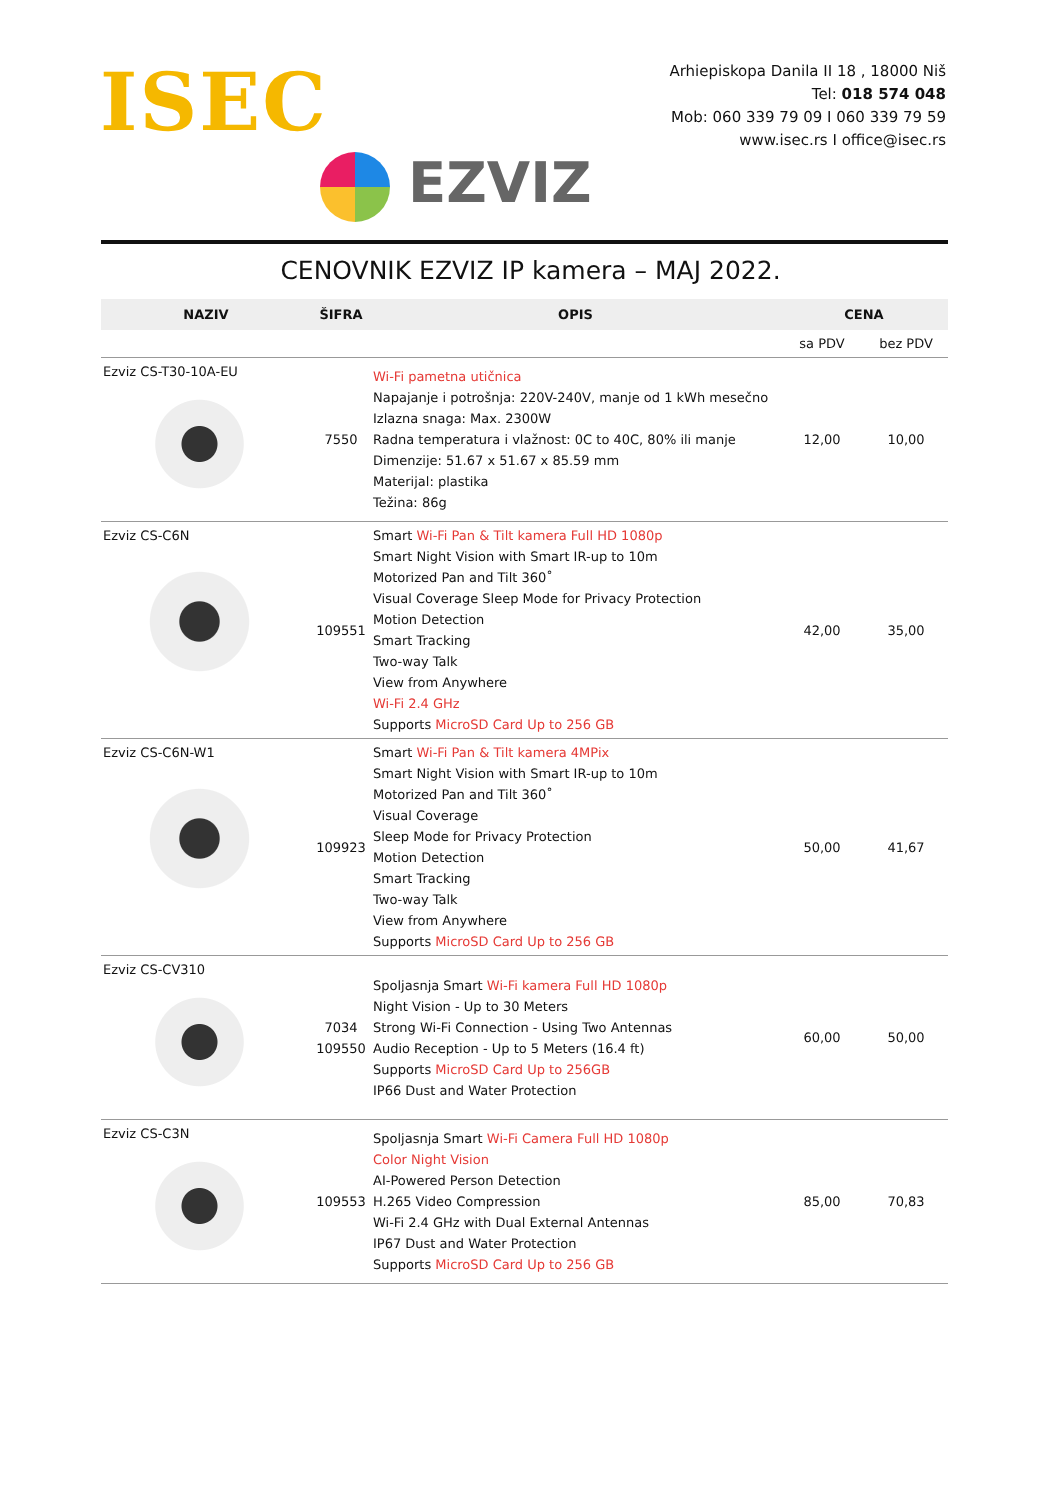ISEC
EZVIZ
Arhiepiskopa Danila II 18 , 18000 Niš
Tel: 018 574 048
Mob: 060 339 79 09 I 060 339 79 59
www.isec.rs I office@isec.rs
CENOVNIK EZVIZ IP kamera – MAJ 2022.
| NAZIV | ŠIFRA | OPIS | CENA | |
| --- | --- | --- | --- | --- |
| | | | sa PDV | bez PDV |
| Ezviz CS-T30-10A-EU | 7550 | Wi-Fi pametna utičnica Napajanje i potrošnja: 220V-240V, manje od 1 kWh mesečno Izlazna snaga: Max. 2300W Radna temperatura i vlažnost: 0C to 40C, 80% ili manje Dimenzije: 51.67 x 51.67 x 85.59 mm Materijal: plastika Težina: 86g | 12,00 | 10,00 |
| Ezviz CS-C6N | 109551 | Smart Wi-Fi Pan & Tilt kamera Full HD 1080p Smart Night Vision with Smart IR-up to 10m Motorized Pan and Tilt 360˚ Visual Coverage Sleep Mode for Privacy Protection Motion Detection Smart Tracking Two-way Talk View from Anywhere Wi-Fi 2.4 GHz Supports MicroSD Card Up to 256 GB | 42,00 | 35,00 |
| Ezviz CS-C6N-W1 | 109923 | Smart Wi-Fi Pan & Tilt kamera 4MPix Smart Night Vision with Smart IR-up to 10m Motorized Pan and Tilt 360˚ Visual Coverage Sleep Mode for Privacy Protection Motion Detection Smart Tracking Two-way Talk View from Anywhere Supports MicroSD Card Up to 256 GB | 50,00 | 41,67 |
| Ezviz CS-CV310 | 7034 109550 | Spoljasnja Smart Wi-Fi kamera Full HD 1080p Night Vision - Up to 30 Meters Strong Wi-Fi Connection - Using Two Antennas Audio Reception - Up to 5 Meters (16.4 ft) Supports MicroSD Card Up to 256GB IP66 Dust and Water Protection | 60,00 | 50,00 |
| Ezviz CS-C3N | 109553 | Spoljasnja Smart Wi-Fi Camera Full HD 1080p Color Night Vision AI-Powered Person Detection H.265 Video Compression Wi-Fi 2.4 GHz with Dual External Antennas IP67 Dust and Water Protection Supports MicroSD Card Up to 256 GB | 85,00 | 70,83 |